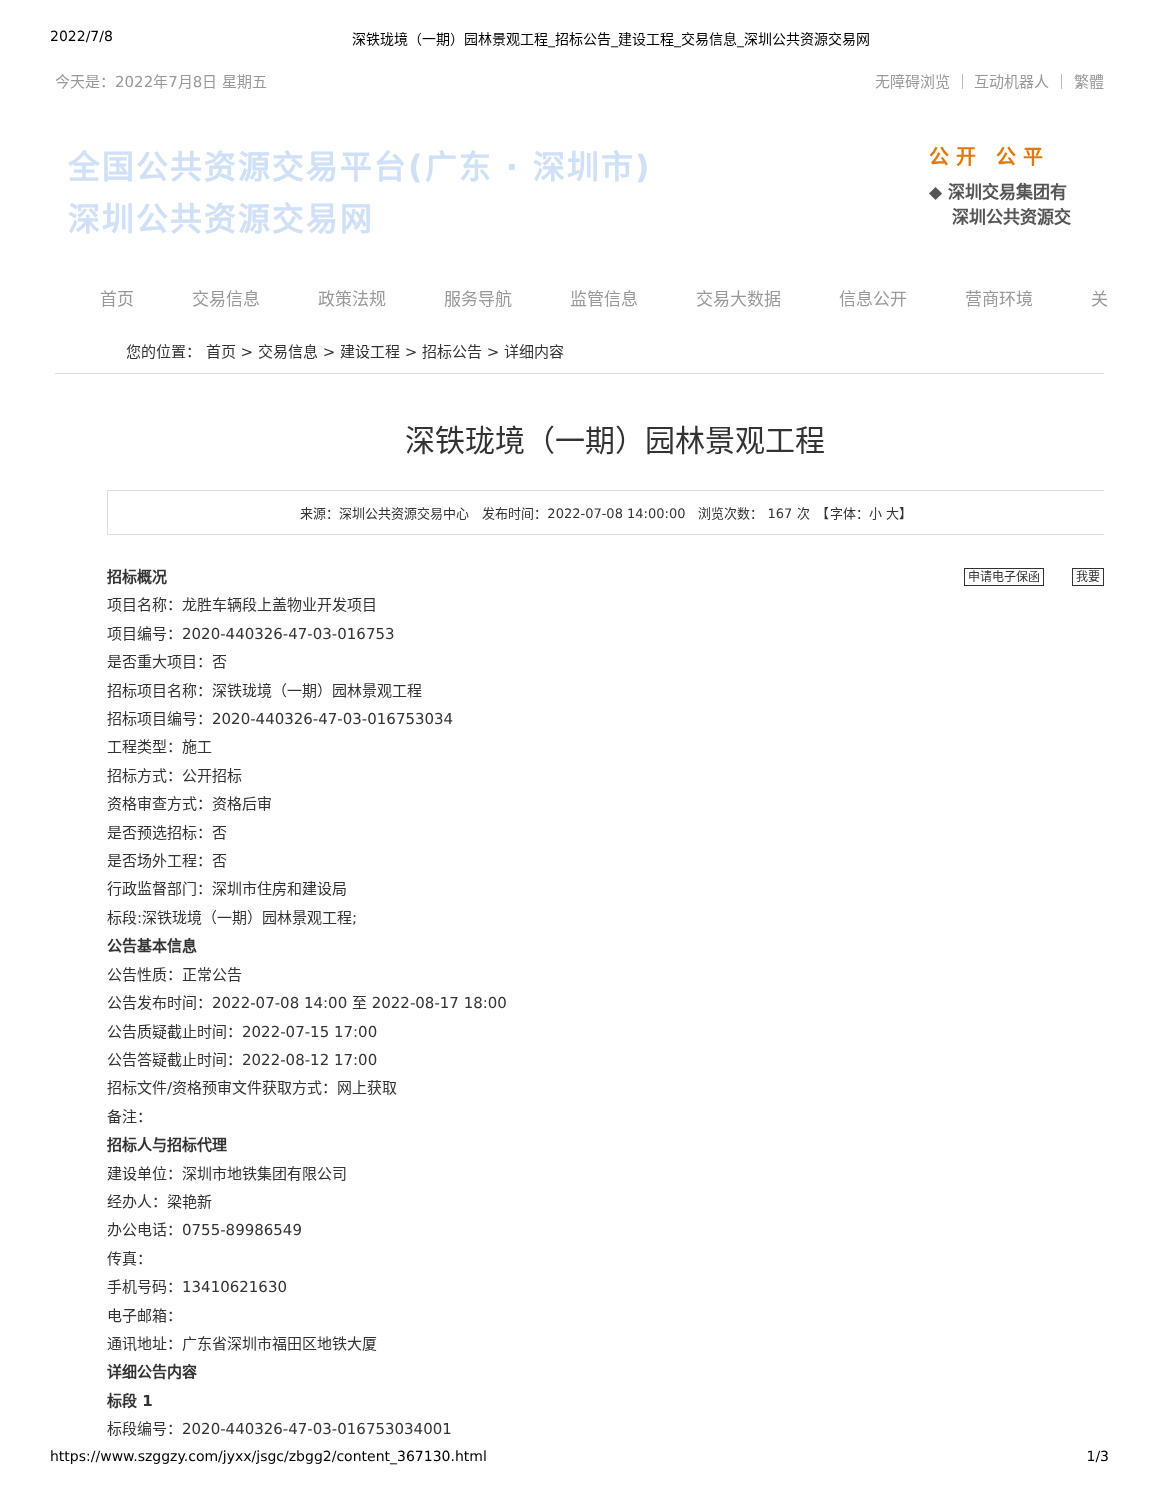2022/7/8 深铁珑境（一期）园林景观工程_招标公告_建设工程_交易信息_深圳公共资源交易网
今天是：2022年7月8日 星期五 无障碍浏览 ｜ 互动机器人 ｜ 繁體
全国公共资源交易平台(广东 · 深圳市)
深圳公共资源交易网
公 开　公 平
◆ 深圳交易集团有
　 深圳公共资源交
首页 交易信息 政策法规 服务导航 监管信息 交易大数据 信息公开 营商环境 关
您的位置： 首页 > 交易信息 > 建设工程 > 招标公告 > 详细内容
深铁珑境（一期）园林景观工程
来源：深圳公共资源交易中心　发布时间：2022-07-08 14:00:00　浏览次数： 167 次　【字体：小 大】
申请电子保函 我要
招标概况
项目名称：龙胜车辆段上盖物业开发项目
项目编号：2020-440326-47-03-016753
是否重大项目：否
招标项目名称：深铁珑境（一期）园林景观工程
招标项目编号：2020-440326-47-03-016753034
工程类型：施工
招标方式：公开招标
资格审查方式：资格后审
是否预选招标：否
是否场外工程：否
行政监督部门：深圳市住房和建设局
标段:深铁珑境（一期）园林景观工程;
公告基本信息
公告性质：正常公告
公告发布时间：2022-07-08 14:00 至 2022-08-17 18:00
公告质疑截止时间：2022-07-15 17:00
公告答疑截止时间：2022-08-12 17:00
招标文件/资格预审文件获取方式：网上获取
备注：
招标人与招标代理
建设单位：深圳市地铁集团有限公司
经办人：梁艳新
办公电话：0755-89986549
传真：
手机号码：13410621630
电子邮箱：
通讯地址：广东省深圳市福田区地铁大厦
详细公告内容
标段 1
标段编号：2020-440326-47-03-016753034001
https://www.szggzy.com/jyxx/jsgc/zbgg2/content_367130.html 1/3